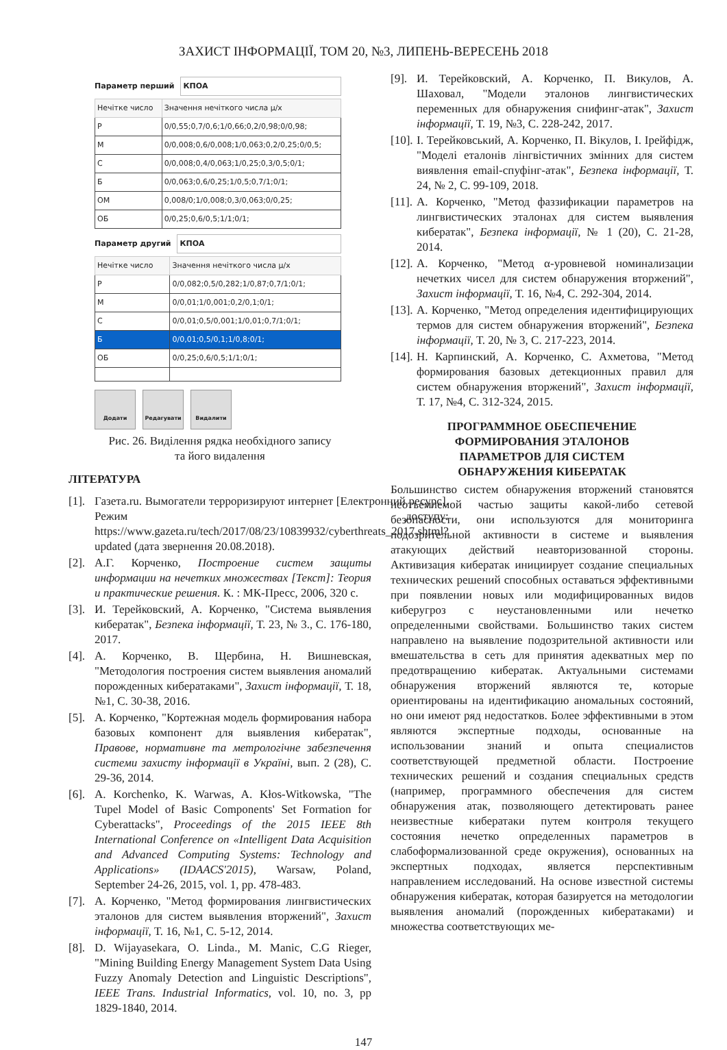ЗАХИСТ ІНФОРМАЦІЇ, ТОМ 20, №3, ЛИПЕНЬ-ВЕРЕСЕНЬ 2018
Параметр перший КПОА
| Нечітке число | Значення нечіткого числа μ/x |
| --- | --- |
| Р | 0/0,55;0,7/0,6;1/0,66;0,2/0,98;0/0,98; |
| М | 0/0,008;0,6/0,008;1/0,063;0,2/0,25;0/0,5; |
| С | 0/0,008;0,4/0,063;1/0,25;0,3/0,5;0/1; |
| Б | 0/0,063;0,6/0,25;1/0,5;0,7/1;0/1; |
| ОМ | 0,008/0;1/0,008;0,3/0,063;0/0,25; |
| ОБ | 0/0,25;0,6/0,5;1/1;0/1; |
Параметр другий КПОА
| Нечітке число | Значення нечіткого числа μ/x |
| --- | --- |
| Р | 0/0,082;0,5/0,282;1/0,87;0,7/1;0/1; |
| М | 0/0,01;1/0,001;0,2/0,1;0/1; |
| С | 0/0,01;0,5/0,001;1/0,01;0,7/1;0/1; |
| Б | 0/0,01;0,5/0,1;1/0,8;0/1; |
| ОБ | 0/0,25;0,6/0,5;1/1;0/1; |
Додати Редагувати Видалити
Рис. 26. Виділення рядка необхідного запису
та його видалення
ЛІТЕРАТУРА
[1]. Газета.ru. Вымогатели терроризируют интернет [Електронний ресурс]. Режим доступу: https://www.gazeta.ru/tech/2017/08/23/10839932/cyberthreats_2017.shtml?updated (дата звернення 20.08.2018).
[2]. А.Г. Корченко, Построение систем защиты информации на нечетких множествах [Текст]: Теория и практические решения. К. : МК-Пресс, 2006, 320 с.
[3]. И. Терейковский, А. Корченко, "Система выявления кибератак", Безпека інформації, Т. 23, № 3., С. 176-180, 2017.
[4]. А. Корченко, В. Щербина, Н. Вишневская, "Методология построения систем выявления аномалий порожденных кибератаками", Захист інформації, Т. 18, №1, С. 30-38, 2016.
[5]. А. Корченко, "Кортежная модель формирования набора базовых компонент для выявления кибератак", Правове, нормативне та метрологічне забезпечення системи захисту інформації в Україні, вып. 2 (28), С. 29-36, 2014.
[6]. A. Korchenko, K. Warwas, A. Kłos-Witkowska, "The Tupel Model of Basic Components' Set Formation for Cyberattacks", Proceedings of the 2015 IEEE 8th International Conference on «Intelligent Data Acquisition and Advanced Computing Systems: Technology and Applications» (IDAACS'2015), Warsaw, Poland, September 24-26, 2015, vol. 1, pp. 478-483.
[7]. А. Корченко, "Метод формирования лингвистических эталонов для систем выявления вторжений", Захист інформації, Т. 16, №1, С. 5-12, 2014.
[8]. D. Wijayasekara, O. Linda., M. Manic, C.G Rieger, "Mining Building Energy Management System Data Using Fuzzy Anomaly Detection and Linguistic Descriptions", IEEE Trans. Industrial Informatics, vol. 10, no. 3, pp 1829-1840, 2014.
[9]. И. Терейковский, А. Корченко, П. Викулов, А. Шаховал, "Модели эталонов лингвистических переменных для обнаружения снифинг-атак", Захист інформації, Т. 19, №3, С. 228-242, 2017.
[10]. І. Терейковський, А. Корченко, П. Вікулов, І. Ірейфідж, "Моделі еталонів лінгвістичних змінних для систем виявлення email-спуфінг-атак", Безпека інформації, Т. 24, № 2, С. 99-109, 2018.
[11]. А. Корченко, "Метод фаззификации параметров на лингвистических эталонах для систем выявления кибератак", Безпека інформації, № 1 (20), С. 21-28, 2014.
[12]. А. Корченко, "Метод α-уровневой номинализации нечетких чисел для систем обнаружения вторжений", Захист інформації, Т. 16, №4, С. 292-304, 2014.
[13]. А. Корченко, "Метод определения идентифицирующих термов для систем обнаружения вторжений", Безпека інформації, Т. 20, № 3, С. 217-223, 2014.
[14]. Н. Карпинский, А. Корченко, С. Ахметова, "Метод формирования базовых детекционных правил для систем обнаружения вторжений", Захист інформації, Т. 17, №4, С. 312-324, 2015.
ПРОГРАММНОЕ ОБЕСПЕЧЕНИЕ
ФОРМИРОВАНИЯ ЭТАЛОНОВ
ПАРАМЕТРОВ ДЛЯ СИСТЕМ
ОБНАРУЖЕНИЯ КИБЕРАТАК
Большинство систем обнаружения вторжений становятся неотъемлемой частью защиты какой-либо сетевой безопасности, они используются для мониторинга подозрительной активности в системе и выявления атакующих действий неавторизованной стороны. Активизация кибератак инициирует создание специальных технических решений способных оставаться эффективными при появлении новых или модифицированных видов киберугроз с неустановленными или нечетко определенными свойствами. Большинство таких систем направлено на выявление подозрительной активности или вмешательства в сеть для принятия адекватных мер по предотвращению кибератак. Актуальными системами обнаружения вторжений являются те, которые ориентированы на идентификацию аномальных состояний, но они имеют ряд недостатков. Более эффективными в этом являются экспертные подходы, основанные на использовании знаний и опыта специалистов соответствующей предметной области. Построение технических решений и создания специальных средств (например, программного обеспечения для систем обнаружения атак, позволяющего детектировать ранее неизвестные кибератаки путем контроля текущего состояния нечетко определенных параметров в слабоформализованной среде окружения), основанных на экспертных подходах, является перспективным направлением исследований. На основе известной системы обнаружения кибератак, которая базируется на методологии выявления аномалий (порожденных кибератаками) и множества соответствующих ме-
147